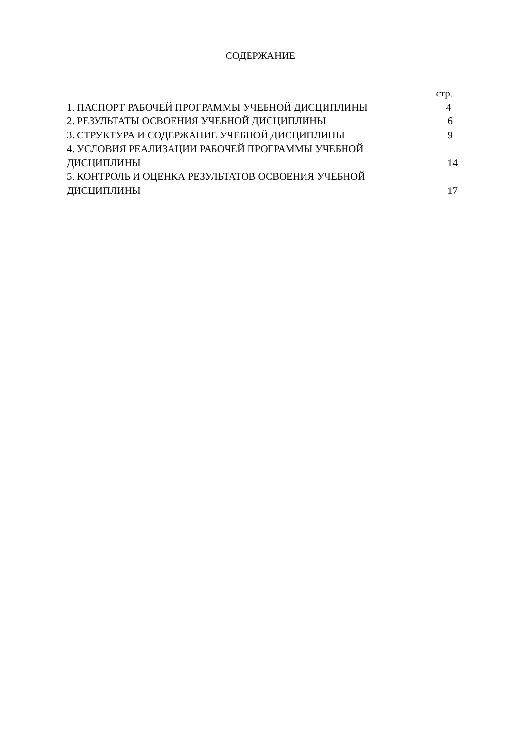СОДЕРЖАНИЕ
| | стр. |
| 1. ПАСПОРТ РАБОЧЕЙ ПРОГРАММЫ УЧЕБНОЙ ДИСЦИПЛИНЫ | 4 |
| 2. РЕЗУЛЬТАТЫ ОСВОЕНИЯ УЧЕБНОЙ ДИСЦИПЛИНЫ | 6 |
| 3. СТРУКТУРА И СОДЕРЖАНИЕ УЧЕБНОЙ ДИСЦИПЛИНЫ | 9 |
| 4. УСЛОВИЯ РЕАЛИЗАЦИИ РАБОЧЕЙ ПРОГРАММЫ УЧЕБНОЙ ДИСЦИПЛИНЫ | 14 |
| 5. КОНТРОЛЬ И ОЦЕНКА РЕЗУЛЬТАТОВ ОСВОЕНИЯ УЧЕБНОЙ ДИСЦИПЛИНЫ | 17 |